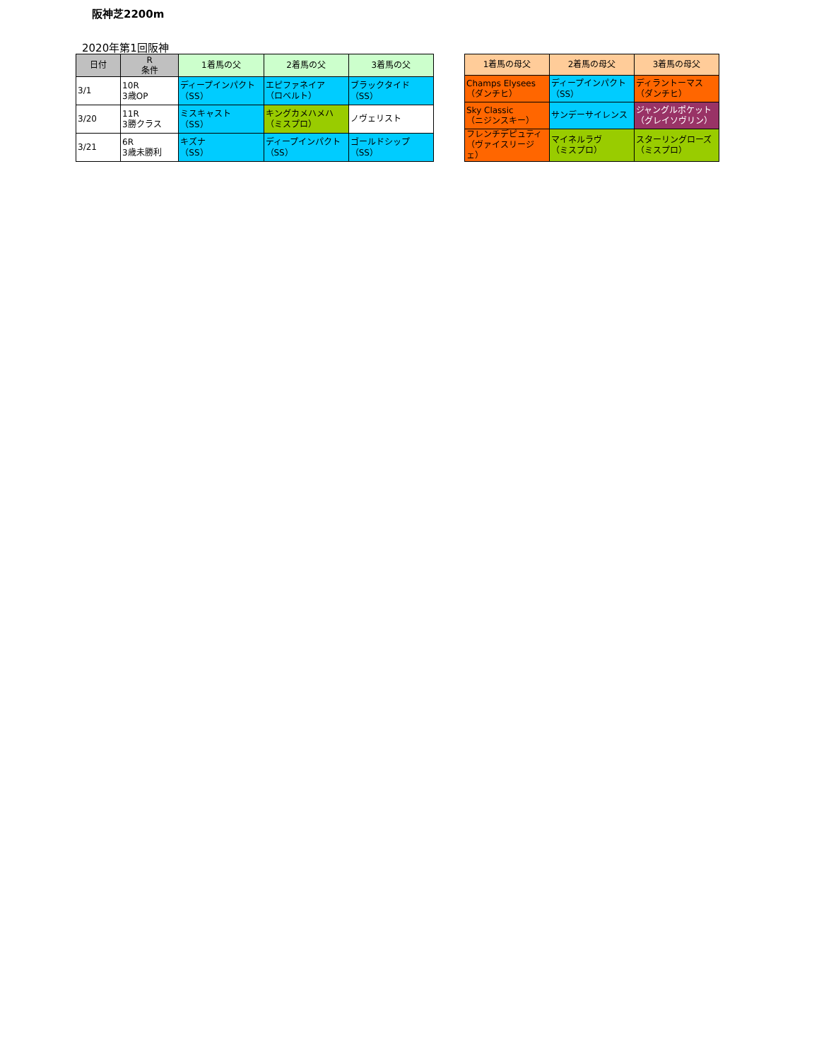阪神芝2200m
2020年第1回阪神
| 日付 | R 条件 | 1着馬の父 | 2着馬の父 | 3着馬の父 |
| --- | --- | --- | --- | --- |
| 3/1 | 10R 3歳OP | ディープインパクト （SS） | エピファネイア （ロベルト） | ブラックタイド （SS） |
| 3/20 | 11R 3勝クラス | ミスキャスト （SS） | キングカメハメハ （ミスプロ） | ノヴェリスト |
| 3/21 | 6R 3歳未勝利 | キズナ （SS） | ディープインパクト （SS） | ゴールドシップ （SS） |
| 1着馬の母父 | 2着馬の母父 | 3着馬の母父 |
| --- | --- | --- |
| Champs Elysees （ダンチヒ） | ディープインパクト （SS） | ディラントーマス （ダンチヒ） |
| Sky Classic （ニジンスキー） | サンデーサイレンス | ジャングルポケット （グレイソヴリン） |
| フレンチデピュティ （ヴァイスリージェ） | マイネルラヴ （ミスプロ） | スターリングローズ （ミスプロ） |